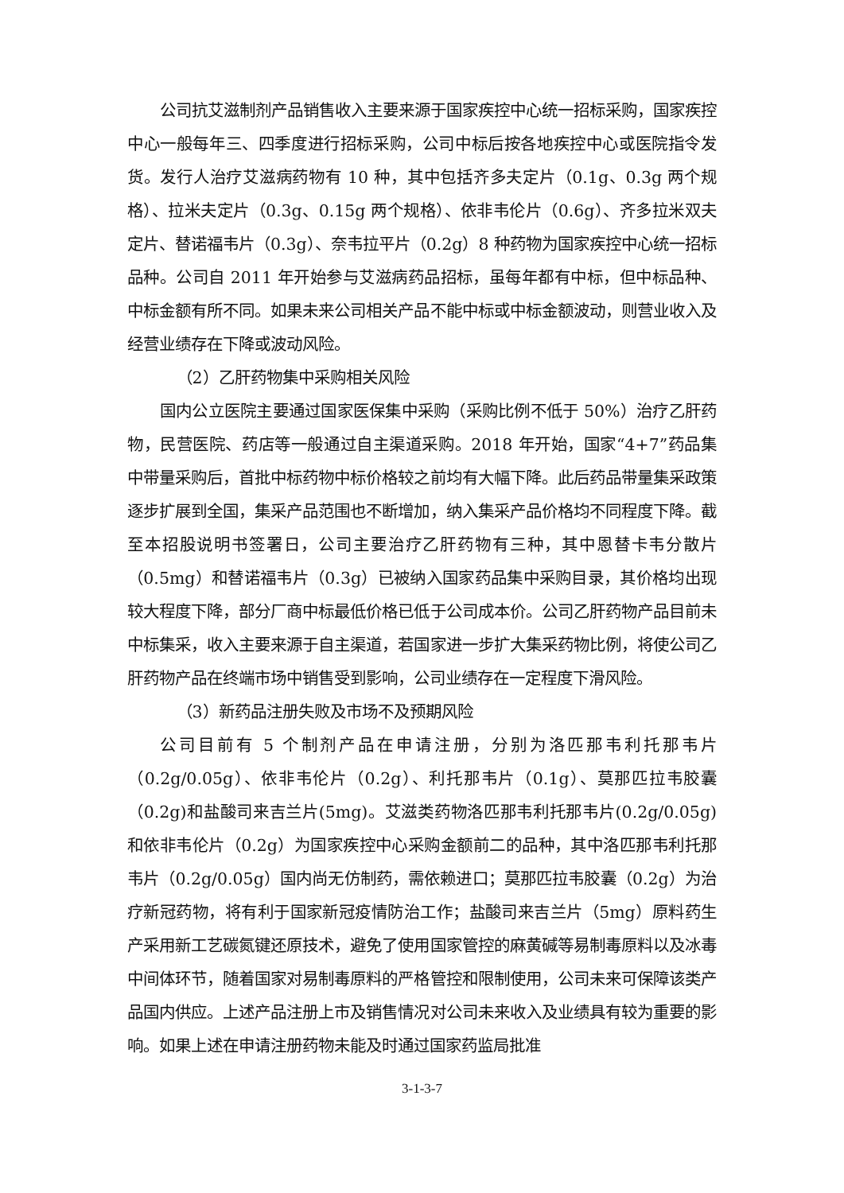公司抗艾滋制剂产品销售收入主要来源于国家疾控中心统一招标采购，国家疾控中心一般每年三、四季度进行招标采购，公司中标后按各地疾控中心或医院指令发货。发行人治疗艾滋病药物有 10 种，其中包括齐多夫定片（0.1g、0.3g 两个规格）、拉米夫定片（0.3g、0.15g 两个规格）、依非韦伦片（0.6g）、齐多拉米双夫定片、替诺福韦片（0.3g）、奈韦拉平片（0.2g）8 种药物为国家疾控中心统一招标品种。公司自 2011 年开始参与艾滋病药品招标，虽每年都有中标，但中标品种、中标金额有所不同。如果未来公司相关产品不能中标或中标金额波动，则营业收入及经营业绩存在下降或波动风险。
（2）乙肝药物集中采购相关风险
国内公立医院主要通过国家医保集中采购（采购比例不低于 50%）治疗乙肝药物，民营医院、药店等一般通过自主渠道采购。2018 年开始，国家“4+7”药品集中带量采购后，首批中标药物中标价格较之前均有大幅下降。此后药品带量集采政策逐步扩展到全国，集采产品范围也不断增加，纳入集采产品价格均不同程度下降。截至本招股说明书签署日，公司主要治疗乙肝药物有三种，其中恩替卡韦分散片（0.5mg）和替诺福韦片（0.3g）已被纳入国家药品集中采购目录，其价格均出现较大程度下降，部分厂商中标最低价格已低于公司成本价。公司乙肝药物产品目前未中标集采，收入主要来源于自主渠道，若国家进一步扩大集采药物比例，将使公司乙肝药物产品在终端市场中销售受到影响，公司业绩存在一定程度下滑风险。
（3）新药品注册失败及市场不及预期风险
公司目前有 5 个制剂产品在申请注册，分别为洛匹那韦利托那韦片（0.2g/0.05g）、依非韦伦片（0.2g）、利托那韦片（0.1g）、莫那匹拉韦胶囊（0.2g)和盐酸司来吉兰片(5mg)。艾滋类药物洛匹那韦利托那韦片(0.2g/0.05g)和依非韦伦片（0.2g）为国家疾控中心采购金额前二的品种，其中洛匹那韦利托那韦片（0.2g/0.05g）国内尚无仿制药，需依赖进口；莫那匹拉韦胶囊（0.2g）为治疗新冠药物，将有利于国家新冠疫情防治工作；盐酸司来吉兰片（5mg）原料药生产采用新工艺碳氮键还原技术，避免了使用国家管控的麻黄碱等易制毒原料以及冰毒中间体环节，随着国家对易制毒原料的严格管控和限制使用，公司未来可保障该类产品国内供应。上述产品注册上市及销售情况对公司未来收入及业绩具有较为重要的影响。如果上述在申请注册药物未能及时通过国家药监局批准
3-1-3-7